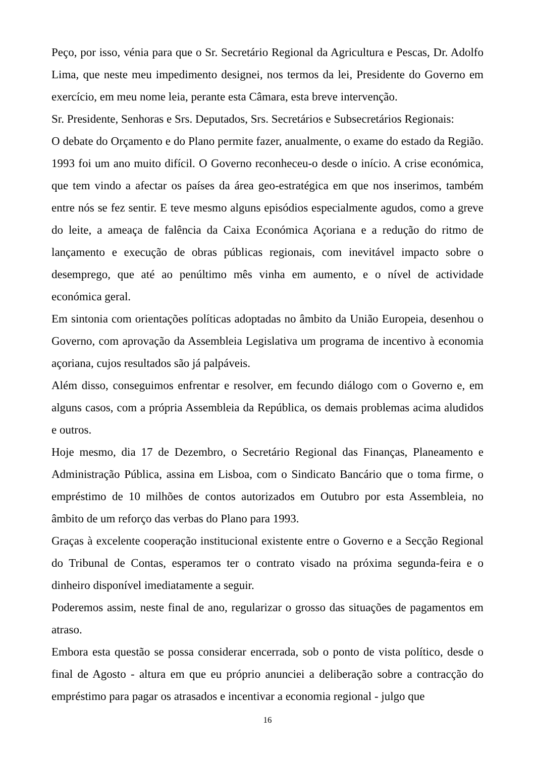Peço, por isso, vénia para que o Sr. Secretário Regional da Agricultura e Pescas, Dr. Adolfo Lima, que neste meu impedimento designei, nos termos da lei, Presidente do Governo em exercício, em meu nome leia, perante esta Câmara, esta breve intervenção.
Sr. Presidente, Senhoras e Srs. Deputados, Srs. Secretários e Subsecretários Regionais:
O debate do Orçamento e do Plano permite fazer, anualmente, o exame do estado da Região. 1993 foi um ano muito difícil. O Governo reconheceu-o desde o início. A crise económica, que tem vindo a afectar os países da área geo-estratégica em que nos inserimos, também entre nós se fez sentir. E teve mesmo alguns episódios especialmente agudos, como a greve do leite, a ameaça de falência da Caixa Económica Açoriana e a redução do ritmo de lançamento e execução de obras públicas regionais, com inevitável impacto sobre o desemprego, que até ao penúltimo mês vinha em aumento, e o nível de actividade económica geral.
Em sintonia com orientações políticas adoptadas no âmbito da União Europeia, desenhou o Governo, com aprovação da Assembleia Legislativa um programa de incentivo à economia açoriana, cujos resultados são já palpáveis.
Além disso, conseguimos enfrentar e resolver, em fecundo diálogo com o Governo e, em alguns casos, com a própria Assembleia da República, os demais problemas acima aludidos e outros.
Hoje mesmo, dia 17 de Dezembro, o Secretário Regional das Finanças, Planeamento e Administração Pública, assina em Lisboa, com o Sindicato Bancário que o toma firme, o empréstimo de 10 milhões de contos autorizados em Outubro por esta Assembleia, no âmbito de um reforço das verbas do Plano para 1993.
Graças à excelente cooperação institucional existente entre o Governo e a Secção Regional do Tribunal de Contas, esperamos ter o contrato visado na próxima segunda-feira e o dinheiro disponível imediatamente a seguir.
Poderemos assim, neste final de ano, regularizar o grosso das situações de pagamentos em atraso.
Embora esta questão se possa considerar encerrada, sob o ponto de vista político, desde o final de Agosto - altura em que eu próprio anunciei a deliberação sobre a contracção do empréstimo para pagar os atrasados e incentivar a economia regional - julgo que
16